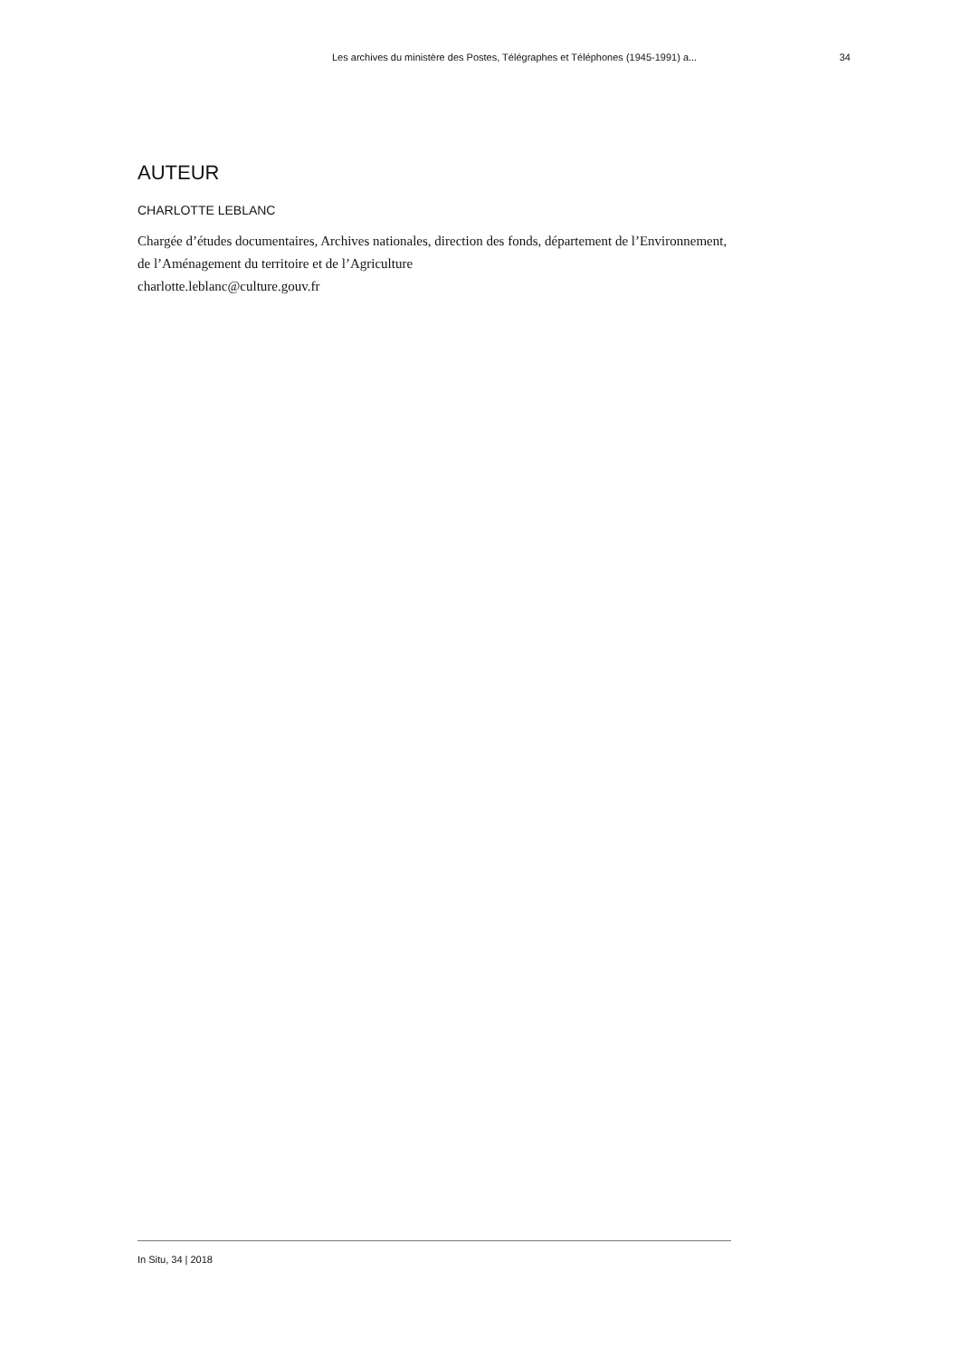Les archives du ministère des Postes, Télégraphes et Téléphones (1945-1991) a... 34
AUTEUR
CHARLOTTE LEBLANC
Chargée d’études documentaires, Archives nationales, direction des fonds, département de l’Environnement, de l’Aménagement du territoire et de l’Agriculture
charlotte.leblanc@culture.gouv.fr
In Situ, 34 | 2018